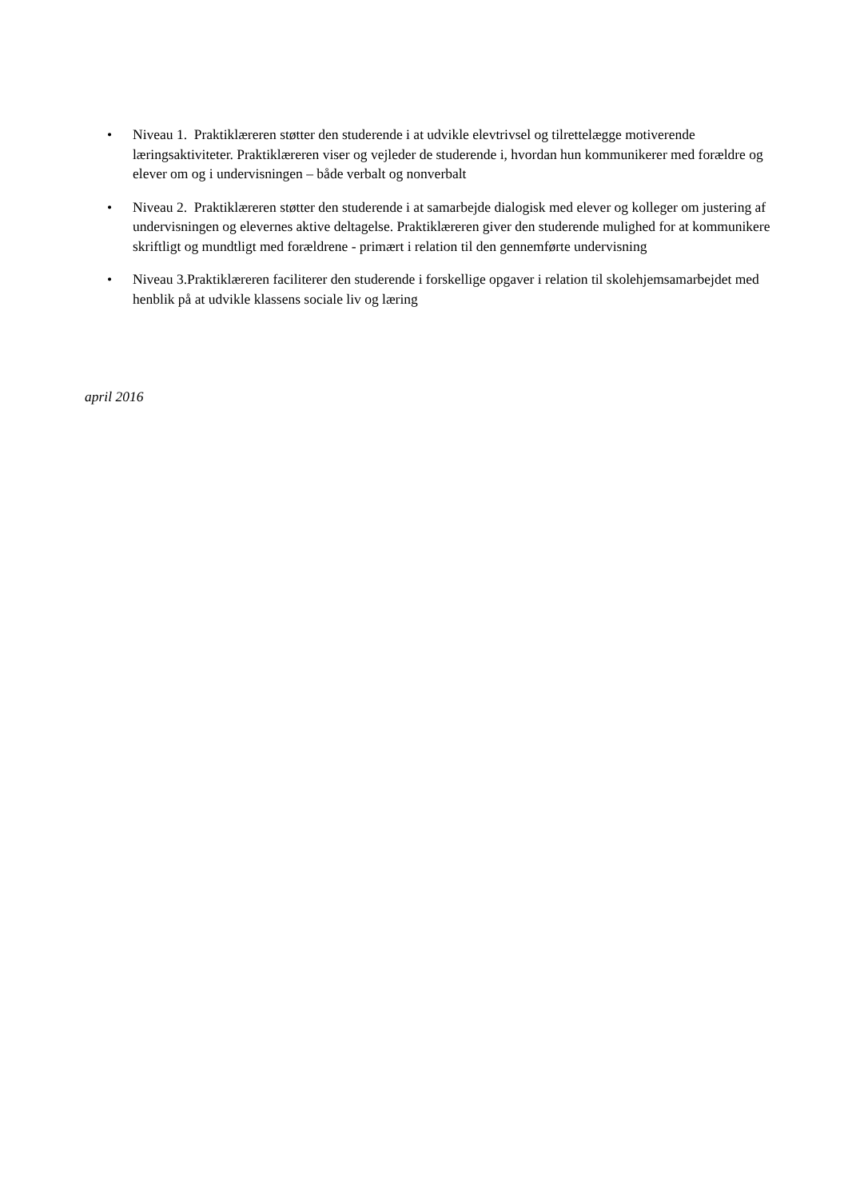• Niveau 1. Praktiklæreren støtter den studerende i at udvikle elevtrivsel og tilrettelægge motiverende læringsaktiviteter. Praktiklæreren viser og vejleder de studerende i, hvordan hun kommunikerer med forældre og elever om og i undervisningen – både verbalt og nonverbalt
• Niveau 2. Praktiklæreren støtter den studerende i at samarbejde dialogisk med elever og kolleger om justering af undervisningen og elevernes aktive deltagelse. Praktiklæreren giver den studerende mulighed for at kommunikere skriftligt og mundtligt med forældrene - primært i relation til den gennemførte undervisning
• Niveau 3.Praktiklæreren faciliterer den studerende i forskellige opgaver i relation til skolehjemsamarbejdet med henblik på at udvikle klassens sociale liv og læring
april 2016